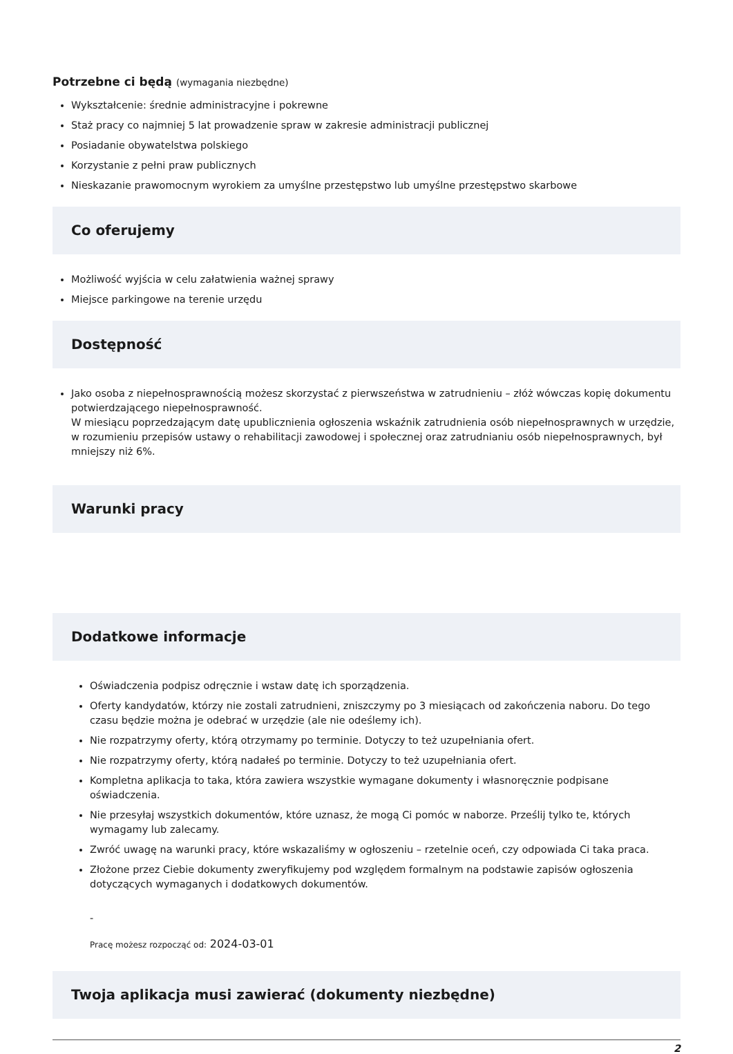Potrzebne ci będą (wymagania niezbędne)
Wykształcenie: średnie administracyjne i pokrewne
Staż pracy co najmniej 5 lat prowadzenie spraw w zakresie administracji publicznej
Posiadanie obywatelstwa polskiego
Korzystanie z pełni praw publicznych
Nieskazanie prawomocnym wyrokiem za umyślne przestępstwo lub umyślne przestępstwo skarbowe
Co oferujemy
Możliwość wyjścia w celu załatwienia ważnej sprawy
Miejsce parkingowe na terenie urzędu
Dostępność
Jako osoba z niepełnosprawnością możesz skorzystać z pierwszeństwa w zatrudnieniu – złóż wówczas kopię dokumentu potwierdzającego niepełnosprawność.
W miesiącu poprzedzającym datę upublicznienia ogłoszenia wskaźnik zatrudnienia osób niepełnosprawnych w urzędzie, w rozumieniu przepisów ustawy o rehabilitacji zawodowej i społecznej oraz zatrudnianiu osób niepełnosprawnych, był mniejszy niż 6%.
Warunki pracy
Dodatkowe informacje
Oświadczenia podpisz odręcznie i wstaw datę ich sporządzenia.
Oferty kandydatów, którzy nie zostali zatrudnieni, zniszczymy po 3 miesiącach od zakończenia naboru. Do tego czasu będzie można je odebrać w urzędzie (ale nie odeślemy ich).
Nie rozpatrzymy oferty, którą otrzymamy po terminie. Dotyczy to też uzupełniania ofert.
Nie rozpatrzymy oferty, którą nadałeś po terminie. Dotyczy to też uzupełniania ofert.
Kompletna aplikacja to taka, która zawiera wszystkie wymagane dokumenty i własnoręcznie podpisane oświadczenia.
Nie przesyłaj wszystkich dokumentów, które uznasz, że mogą Ci pomóc w naborze. Prześlij tylko te, których wymagamy lub zalecamy.
Zwróć uwagę na warunki pracy, które wskazaliśmy w ogłoszeniu – rzetelnie oceń, czy odpowiada Ci taka praca.
Złożone przez Ciebie dokumenty zweryfikujemy pod względem formalnym na podstawie zapisów ogłoszenia dotyczących wymaganych i dodatkowych dokumentów.
-
Pracę możesz rozpocząć od: 2024-03-01
Twoja aplikacja musi zawierać (dokumenty niezbędne)
2